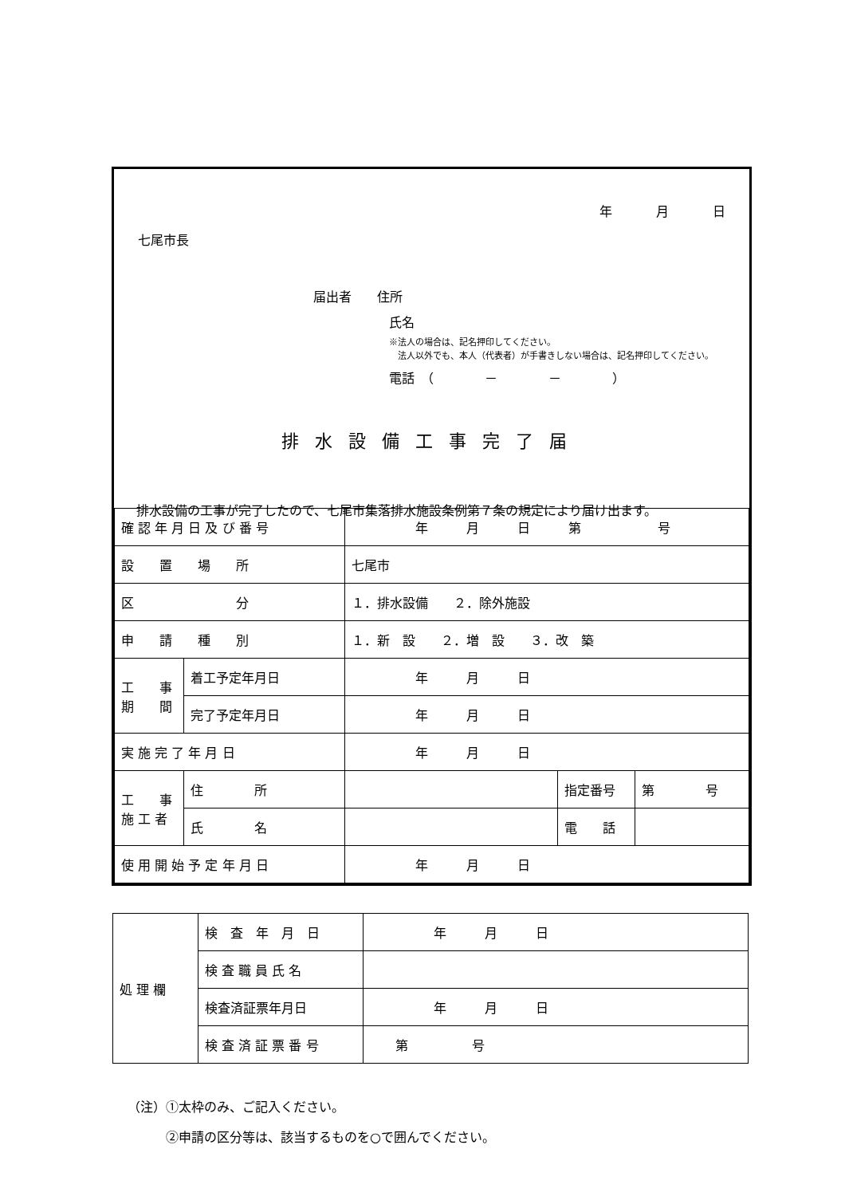年 月 日
七尾市長
届出者　　住所
氏名
※法人の場合は、記名押印してください。
　法人以外でも、本人（代表者）が手書きしない場合は、記名押印してください。
電話　（　　　　－　　　　－　　　　）
排水設備工事完了届
排水設備の工事が完了したので、七尾市集落排水施設条例第７条の規定により届け出ます。
| 確 認 年 月 日 及 び 番 号 | | 年 月 日 第 号 | | |
| 設 置 場 所 | | 七尾市 | | |
| 区 分 | | １．排水設備 ２．除外施設 | | |
| 申 請 種 別 | | １．新 設 ２．増 設 ３．改 築 | | |
| 工 事 期 間 | 着工予定年月日 | 年 月 日 | | |
| | 完了予定年月日 | 年 月 日 | | |
| 実 施 完 了 年 月 日 | | 年 月 日 | | |
| 工 事 施 工 者 | 住 所 | | 指定番号 | 第 号 |
| | 氏 名 | | 電 話 | |
| 使 用 開 始 予 定 年 月 日 | | 年 月 日 | | |
| 処 理 欄 | 検 査 年 月 日 | 年 月 日 |
| | 検 査 職 員 氏 名 | |
| | 検査済証票年月日 | 年 月 日 |
| | 検 査 済 証 票 番 号 | 第 号 |
（注）①太枠のみ、ご記入ください。
　　　②申請の区分等は、該当するものを○で囲んでください。